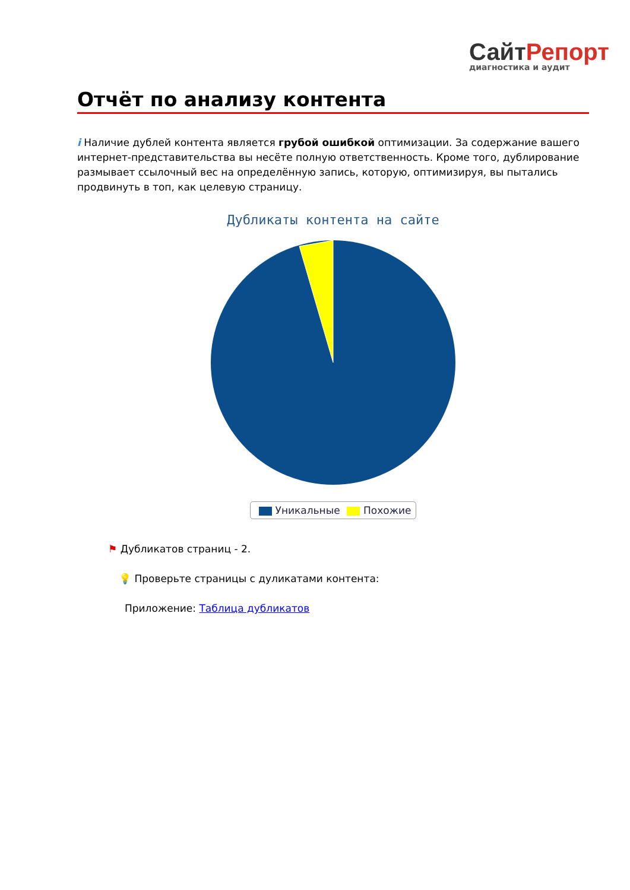СайтРепорт
диагностика и аудит
Отчёт по анализу контента
i Наличие дублей контента является грубой ошибкой оптимизации. За содержание вашего интернет-представительства вы несёте полную ответственность. Кроме того, дублирование размывает ссылочный вес на определённую запись, которую, оптимизируя, вы пытались продвинуть в топ, как целевую страницу.
Дубликаты контента на сайте
Уникальные Похожие
⚑ Дубликатов страниц - 2.
💡 Проверьте страницы с дуликатами контента:
Приложение: Таблица дубликатов